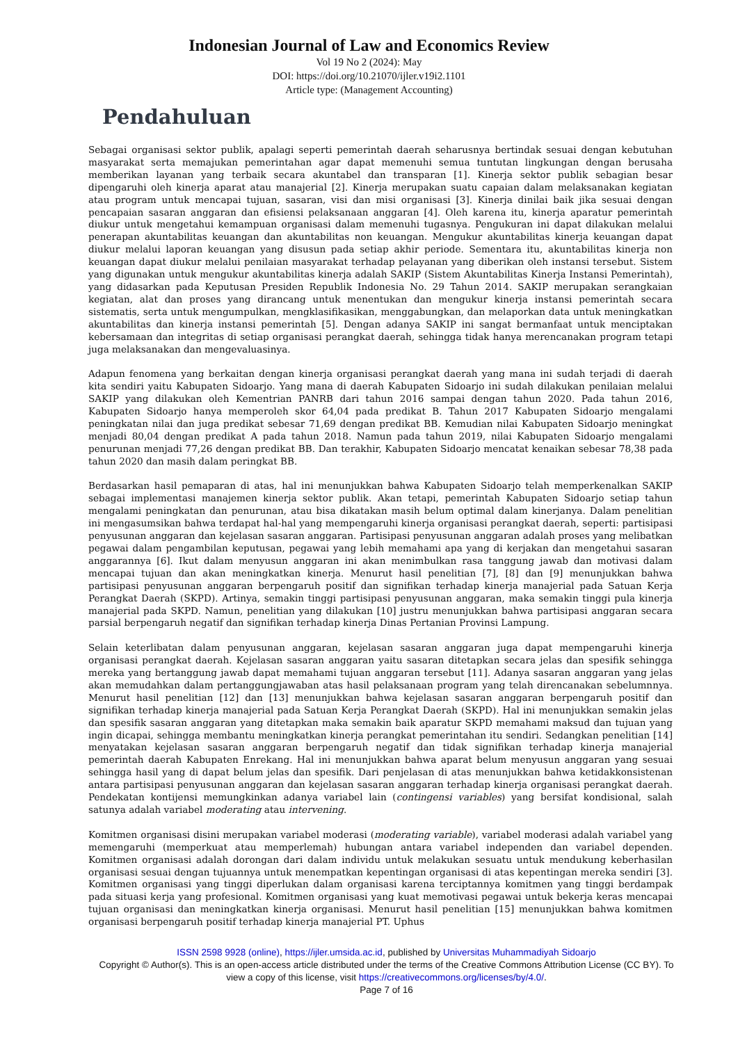Indonesian Journal of Law and Economics Review
Vol 19 No 2 (2024): May
DOI: https://doi.org/10.21070/ijler.v19i2.1101
Article type: (Management Accounting)
Pendahuluan
Sebagai organisasi sektor publik, apalagi seperti pemerintah daerah seharusnya bertindak sesuai dengan kebutuhan masyarakat serta memajukan pemerintahan agar dapat memenuhi semua tuntutan lingkungan dengan berusaha memberikan layanan yang terbaik secara akuntabel dan transparan [1]. Kinerja sektor publik sebagian besar dipengaruhi oleh kinerja aparat atau manajerial [2]. Kinerja merupakan suatu capaian dalam melaksanakan kegiatan atau program untuk mencapai tujuan, sasaran, visi dan misi organisasi [3]. Kinerja dinilai baik jika sesuai dengan pencapaian sasaran anggaran dan efisiensi pelaksanaan anggaran [4]. Oleh karena itu, kinerja aparatur pemerintah diukur untuk mengetahui kemampuan organisasi dalam memenuhi tugasnya. Pengukuran ini dapat dilakukan melalui penerapan akuntabilitas keuangan dan akuntabilitas non keuangan. Mengukur akuntabilitas kinerja keuangan dapat diukur melalui laporan keuangan yang disusun pada setiap akhir periode. Sementara itu, akuntabilitas kinerja non keuangan dapat diukur melalui penilaian masyarakat terhadap pelayanan yang diberikan oleh instansi tersebut. Sistem yang digunakan untuk mengukur akuntabilitas kinerja adalah SAKIP (Sistem Akuntabilitas Kinerja Instansi Pemerintah), yang didasarkan pada Keputusan Presiden Republik Indonesia No. 29 Tahun 2014. SAKIP merupakan serangkaian kegiatan, alat dan proses yang dirancang untuk menentukan dan mengukur kinerja instansi pemerintah secara sistematis, serta untuk mengumpulkan, mengklasifikasikan, menggabungkan, dan melaporkan data untuk meningkatkan akuntabilitas dan kinerja instansi pemerintah [5]. Dengan adanya SAKIP ini sangat bermanfaat untuk menciptakan kebersamaan dan integritas di setiap organisasi perangkat daerah, sehingga tidak hanya merencanakan program tetapi juga melaksanakan dan mengevaluasinya.
Adapun fenomena yang berkaitan dengan kinerja organisasi perangkat daerah yang mana ini sudah terjadi di daerah kita sendiri yaitu Kabupaten Sidoarjo. Yang mana di daerah Kabupaten Sidoarjo ini sudah dilakukan penilaian melalui SAKIP yang dilakukan oleh Kementrian PANRB dari tahun 2016 sampai dengan tahun 2020. Pada tahun 2016, Kabupaten Sidoarjo hanya memperoleh skor 64,04 pada predikat B. Tahun 2017 Kabupaten Sidoarjo mengalami peningkatan nilai dan juga predikat sebesar 71,69 dengan predikat BB. Kemudian nilai Kabupaten Sidoarjo meningkat menjadi 80,04 dengan predikat A pada tahun 2018. Namun pada tahun 2019, nilai Kabupaten Sidoarjo mengalami penurunan menjadi 77,26 dengan predikat BB. Dan terakhir, Kabupaten Sidoarjo mencatat kenaikan sebesar 78,38 pada tahun 2020 dan masih dalam peringkat BB.
Berdasarkan hasil pemaparan di atas, hal ini menunjukkan bahwa Kabupaten Sidoarjo telah memperkenalkan SAKIP sebagai implementasi manajemen kinerja sektor publik. Akan tetapi, pemerintah Kabupaten Sidoarjo setiap tahun mengalami peningkatan dan penurunan, atau bisa dikatakan masih belum optimal dalam kinerjanya. Dalam penelitian ini mengasumsikan bahwa terdapat hal-hal yang mempengaruhi kinerja organisasi perangkat daerah, seperti: partisipasi penyusunan anggaran dan kejelasan sasaran anggaran. Partisipasi penyusunan anggaran adalah proses yang melibatkan pegawai dalam pengambilan keputusan, pegawai yang lebih memahami apa yang di kerjakan dan mengetahui sasaran anggarannya [6]. Ikut dalam menyusun anggaran ini akan menimbulkan rasa tanggung jawab dan motivasi dalam mencapai tujuan dan akan meningkatkan kinerja. Menurut hasil penelitian [7], [8] dan [9] menunjukkan bahwa partisipasi penyusunan anggaran berpengaruh positif dan signifikan terhadap kinerja manajerial pada Satuan Kerja Perangkat Daerah (SKPD). Artinya, semakin tinggi partisipasi penyusunan anggaran, maka semakin tinggi pula kinerja manajerial pada SKPD. Namun, penelitian yang dilakukan [10] justru menunjukkan bahwa partisipasi anggaran secara parsial berpengaruh negatif dan signifikan terhadap kinerja Dinas Pertanian Provinsi Lampung.
Selain keterlibatan dalam penyusunan anggaran, kejelasan sasaran anggaran juga dapat mempengaruhi kinerja organisasi perangkat daerah. Kejelasan sasaran anggaran yaitu sasaran ditetapkan secara jelas dan spesifik sehingga mereka yang bertanggung jawab dapat memahami tujuan anggaran tersebut [11]. Adanya sasaran anggaran yang jelas akan memudahkan dalam pertanggungjawaban atas hasil pelaksanaan program yang telah direncanakan sebelumnnya. Menurut hasil penelitian [12] dan [13] menunjukkan bahwa kejelasan sasaran anggaran berpengaruh positif dan signifikan terhadap kinerja manajerial pada Satuan Kerja Perangkat Daerah (SKPD). Hal ini menunjukkan semakin jelas dan spesifik sasaran anggaran yang ditetapkan maka semakin baik aparatur SKPD memahami maksud dan tujuan yang ingin dicapai, sehingga membantu meningkatkan kinerja perangkat pemerintahan itu sendiri. Sedangkan penelitian [14] menyatakan kejelasan sasaran anggaran berpengaruh negatif dan tidak signifikan terhadap kinerja manajerial pemerintah daerah Kabupaten Enrekang. Hal ini menunjukkan bahwa aparat belum menyusun anggaran yang sesuai sehingga hasil yang di dapat belum jelas dan spesifik. Dari penjelasan di atas menunjukkan bahwa ketidakkonsistenan antara partisipasi penyusunan anggaran dan kejelasan sasaran anggaran terhadap kinerja organisasi perangkat daerah. Pendekatan kontijensi memungkinkan adanya variabel lain (contingensi variables) yang bersifat kondisional, salah satunya adalah variabel moderating atau intervening.
Komitmen organisasi disini merupakan variabel moderasi (moderating variable), variabel moderasi adalah variabel yang memengaruhi (memperkuat atau memperlemah) hubungan antara variabel independen dan variabel dependen. Komitmen organisasi adalah dorongan dari dalam individu untuk melakukan sesuatu untuk mendukung keberhasilan organisasi sesuai dengan tujuannya untuk menempatkan kepentingan organisasi di atas kepentingan mereka sendiri [3]. Komitmen organisasi yang tinggi diperlukan dalam organisasi karena terciptannya komitmen yang tinggi berdampak pada situasi kerja yang profesional. Komitmen organisasi yang kuat memotivasi pegawai untuk bekerja keras mencapai tujuan organisasi dan meningkatkan kinerja organisasi. Menurut hasil penelitian [15] menunjukkan bahwa komitmen organisasi berpengaruh positif terhadap kinerja manajerial PT. Uphus
ISSN 2598 9928 (online), https://ijler.umsida.ac.id, published by Universitas Muhammadiyah Sidoarjo
Copyright © Author(s). This is an open-access article distributed under the terms of the Creative Commons Attribution License (CC BY). To view a copy of this license, visit https://creativecommons.org/licenses/by/4.0/.
Page 7 of 16